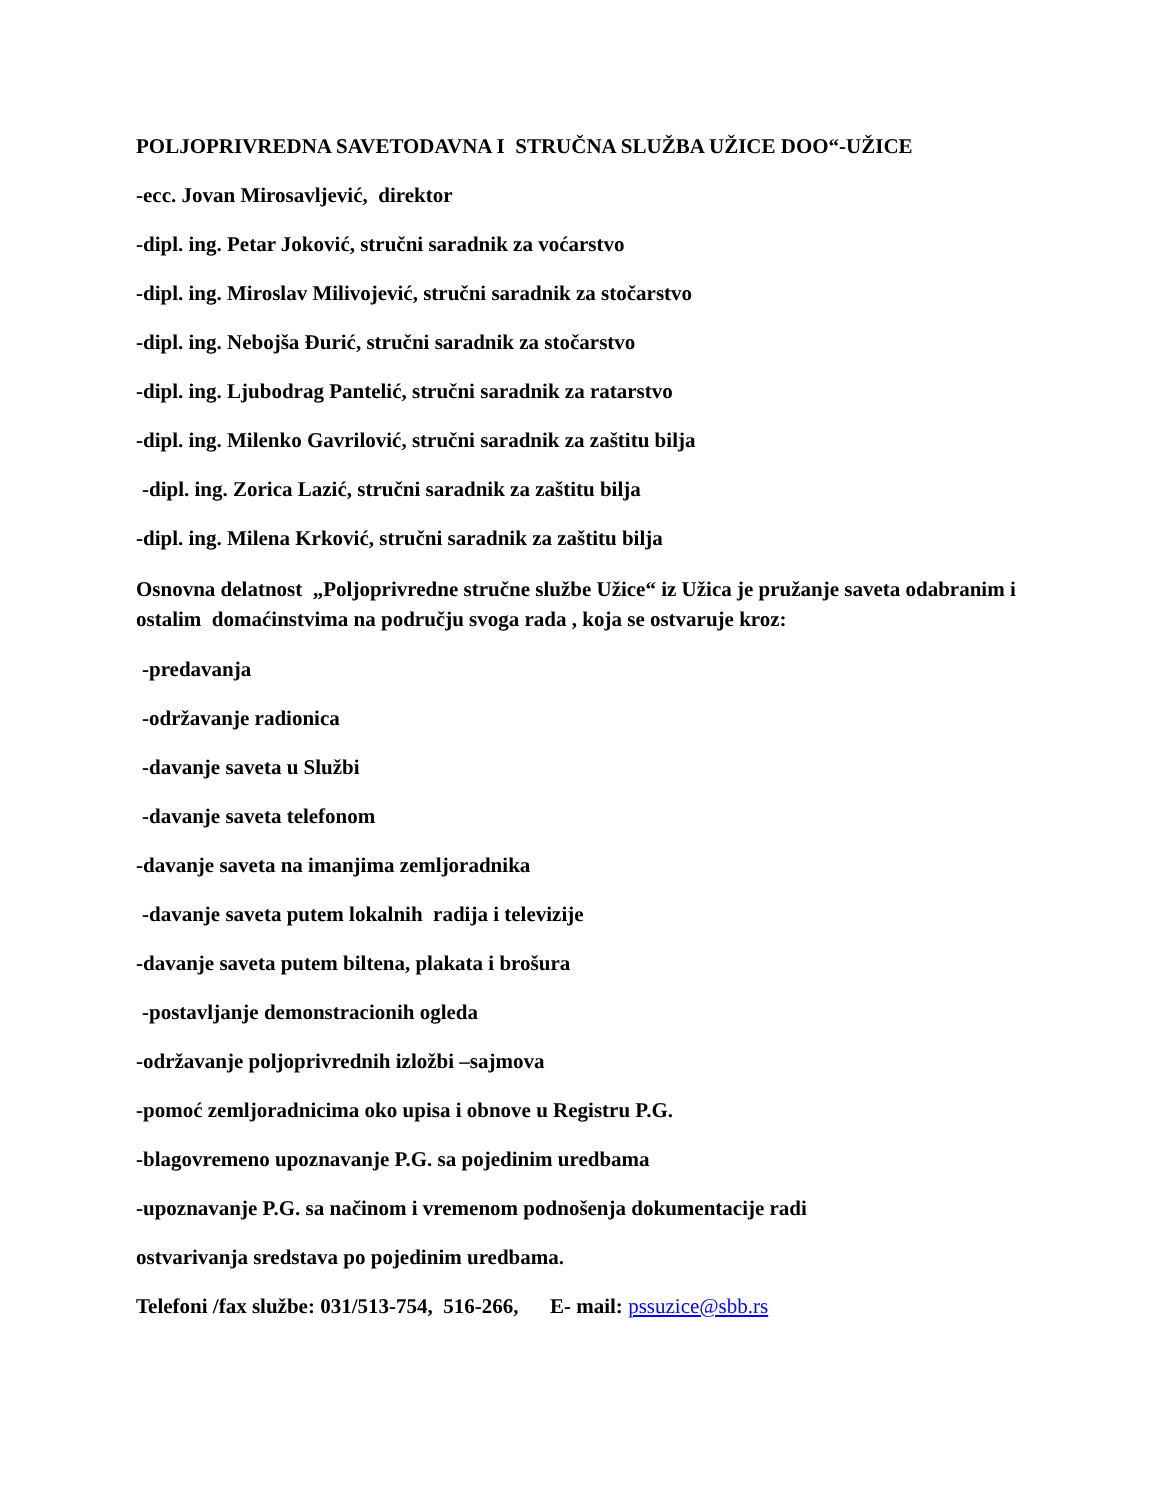POLJOPRIVREDNA SAVETODAVNA I STRUČNA SLUŽBA UŽICE DOO“-UŽICE
-ecc. Jovan Mirosavljević, direktor
-dipl. ing. Petar Joković, stručni saradnik za voćarstvo
-dipl. ing. Miroslav Milivojević, stručni saradnik za stočarstvo
-dipl. ing. Nebojša Đurić, stručni saradnik za stočarstvo
-dipl. ing. Ljubodrag Pantelić, stručni saradnik za ratarstvo
-dipl. ing. Milenko Gavrilović, stručni saradnik za zaštitu bilja
-dipl. ing. Zorica Lazić, stručni saradnik za zaštitu bilja
-dipl. ing. Milena Krković, stručni saradnik za zaštitu bilja
Osnovna delatnost „Poljoprivredne stručne službe Užice“ iz Užica je pružanje saveta odabranim i ostalim domaćinstvima na području svoga rada , koja se ostvaruje kroz:
-predavanja
-održavanje radionica
-davanje saveta u Službi
-davanje saveta telefonom
-davanje saveta na imanjima zemljoradnika
-davanje saveta putem lokalnih radija i televizije
-davanje saveta putem biltena, plakata i brošura
-postavljanje demonstracionih ogleda
-održavanje poljoprivrednih izložbi –sajmova
-pomoć zemljoradnicima oko upisa i obnove u Registru P.G.
-blagovremeno upoznavanje P.G. sa pojedinim uredbama
-upoznavanje P.G. sa načinom i vremenom podnošenja dokumentacije radi
ostvarivanja sredstava po pojedinim uredbama.
Telefoni /fax službe: 031/513-754, 516-266, E- mail: pssuzice@sbb.rs